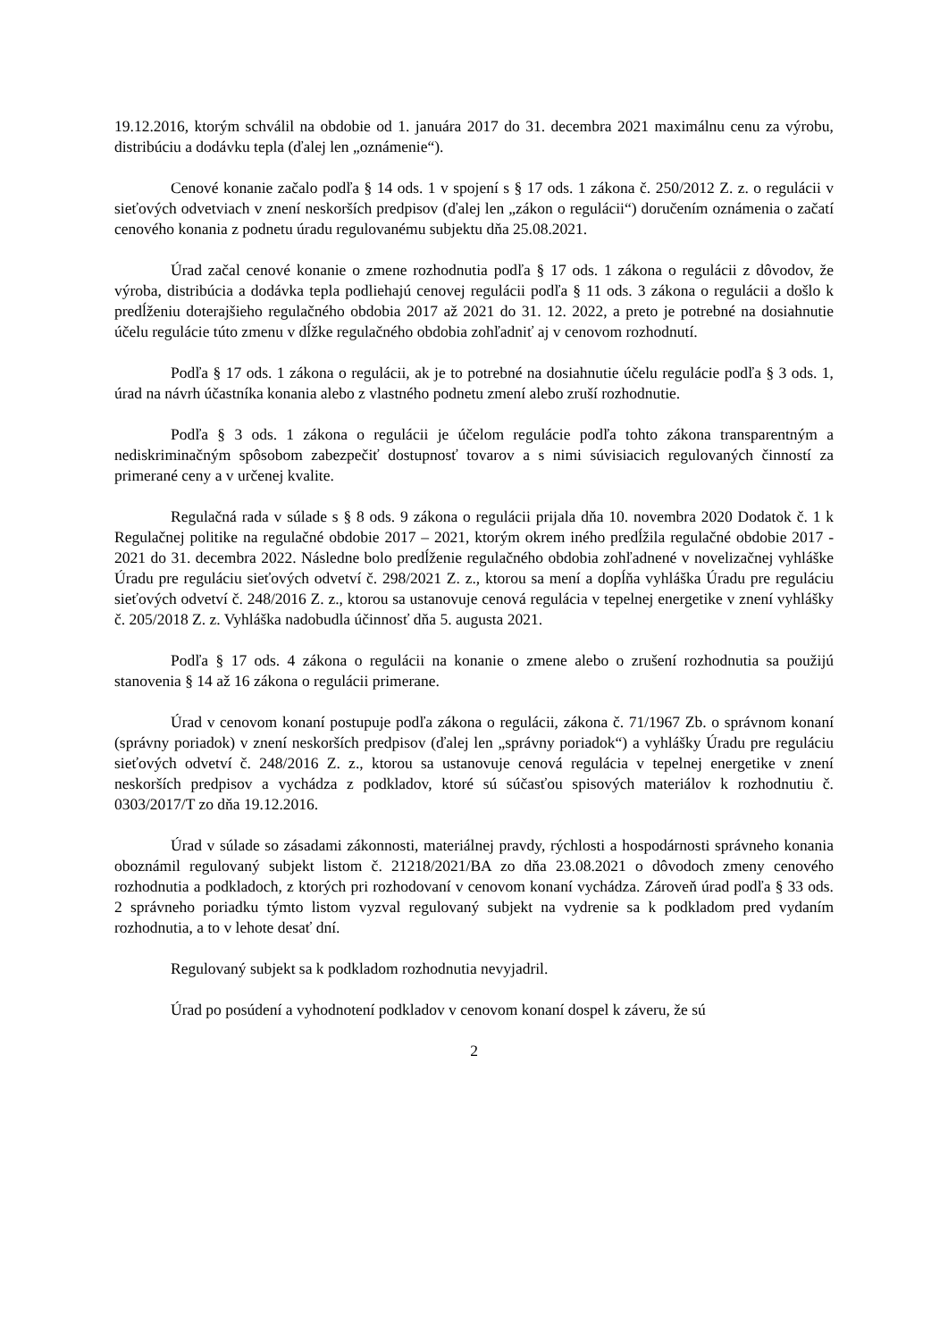19.12.2016, ktorým schválil na obdobie od 1. januára 2017 do 31. decembra 2021 maximálnu cenu za výrobu, distribúciu a dodávku tepla (ďalej len „oznámenie“).
Cenové konanie začalo podľa § 14 ods. 1 v spojení s § 17 ods. 1 zákona č. 250/2012 Z. z. o regulácii v sieťových odvetviach v znení neskorších predpisov (ďalej len „zákon o regulácii“) doručením oznámenia o začatí cenového konania z podnetu úradu regulovanému subjektu dňa 25.08.2021.
Úrad začal cenové konanie o zmene rozhodnutia podľa § 17 ods. 1 zákona o regulácii z dôvodov, že výroba, distribúcia a dodávka tepla podliehajú cenovej regulácii podľa § 11 ods. 3 zákona o regulácii a došlo k predĺženiu doterajšieho regulačného obdobia 2017 až 2021 do 31. 12. 2022, a preto je potrebné na dosiahnutie účelu regulácie túto zmenu v dĺžke regulačného obdobia zohľadniť aj v cenovom rozhodnutí.
Podľa § 17 ods. 1 zákona o regulácii, ak je to potrebné na dosiahnutie účelu regulácie podľa § 3 ods. 1, úrad na návrh účastníka konania alebo z vlastného podnetu zmení alebo zruší rozhodnutie.
Podľa § 3 ods. 1 zákona o regulácii je účelom regulácie podľa tohto zákona transparentným a nediskriminačným spôsobom zabezpečiť dostupnosť tovarov a s nimi súvisiacich regulovaných činností za primerané ceny a v určenej kvalite.
Regulačná rada v súlade s § 8 ods. 9 zákona o regulácii prijala dňa 10. novembra 2020 Dodatok č. 1 k Regulačnej politike na regulačné obdobie 2017 – 2021, ktorým okrem iného predĺžila regulačné obdobie 2017 - 2021 do 31. decembra 2022. Následne bolo predĺženie regulačného obdobia zohľadnené v novelizačnej vyhláške Úradu pre reguláciu sieťových odvetví č. 298/2021 Z. z., ktorou sa mení a dopĺňa vyhláška Úradu pre reguláciu sieťových odvetví č. 248/2016 Z. z., ktorou sa ustanovuje cenová regulácia v tepelnej energetike v znení vyhlášky č. 205/2018 Z. z. Vyhláška nadobudla účinnosť dňa 5. augusta 2021.
Podľa § 17 ods. 4 zákona o regulácii na konanie o zmene alebo o zrušení rozhodnutia sa použijú stanovenia § 14 až 16 zákona o regulácii primerane.
Úrad v cenovom konaní postupuje podľa zákona o regulácii, zákona č. 71/1967 Zb. o správnom konaní (správny poriadok) v znení neskorších predpisov (ďalej len „správny poriadok“) a vyhlášky Úradu pre reguláciu sieťových odvetví č. 248/2016 Z. z., ktorou sa ustanovuje cenová regulácia v tepelnej energetike v znení neskorších predpisov a vychádza z podkladov, ktoré sú súčasťou spisových materiálov k rozhodnutiu č. 0303/2017/T zo dňa 19.12.2016.
Úrad v súlade so zásadami zákonnosti, materiálnej pravdy, rýchlosti a hospodárnosti správneho konania oboznámil regulovaný subjekt listom č. 21218/2021/BA zo dňa 23.08.2021 o dôvodoch zmeny cenového rozhodnutia a podkladoch, z ktorých pri rozhodovaní v cenovom konaní vychádza. Zároveň úrad podľa § 33 ods. 2 správneho poriadku týmto listom vyzval regulovaný subjekt na vydrenie sa k podkladom pred vydaním rozhodnutia, a to v lehote desať dní.
Regulovaný subjekt sa k podkladom rozhodnutia nevyjadril.
Úrad po posúdení a vyhodnotení podkladov v cenovom konaní dospel k záveru, že sú
2